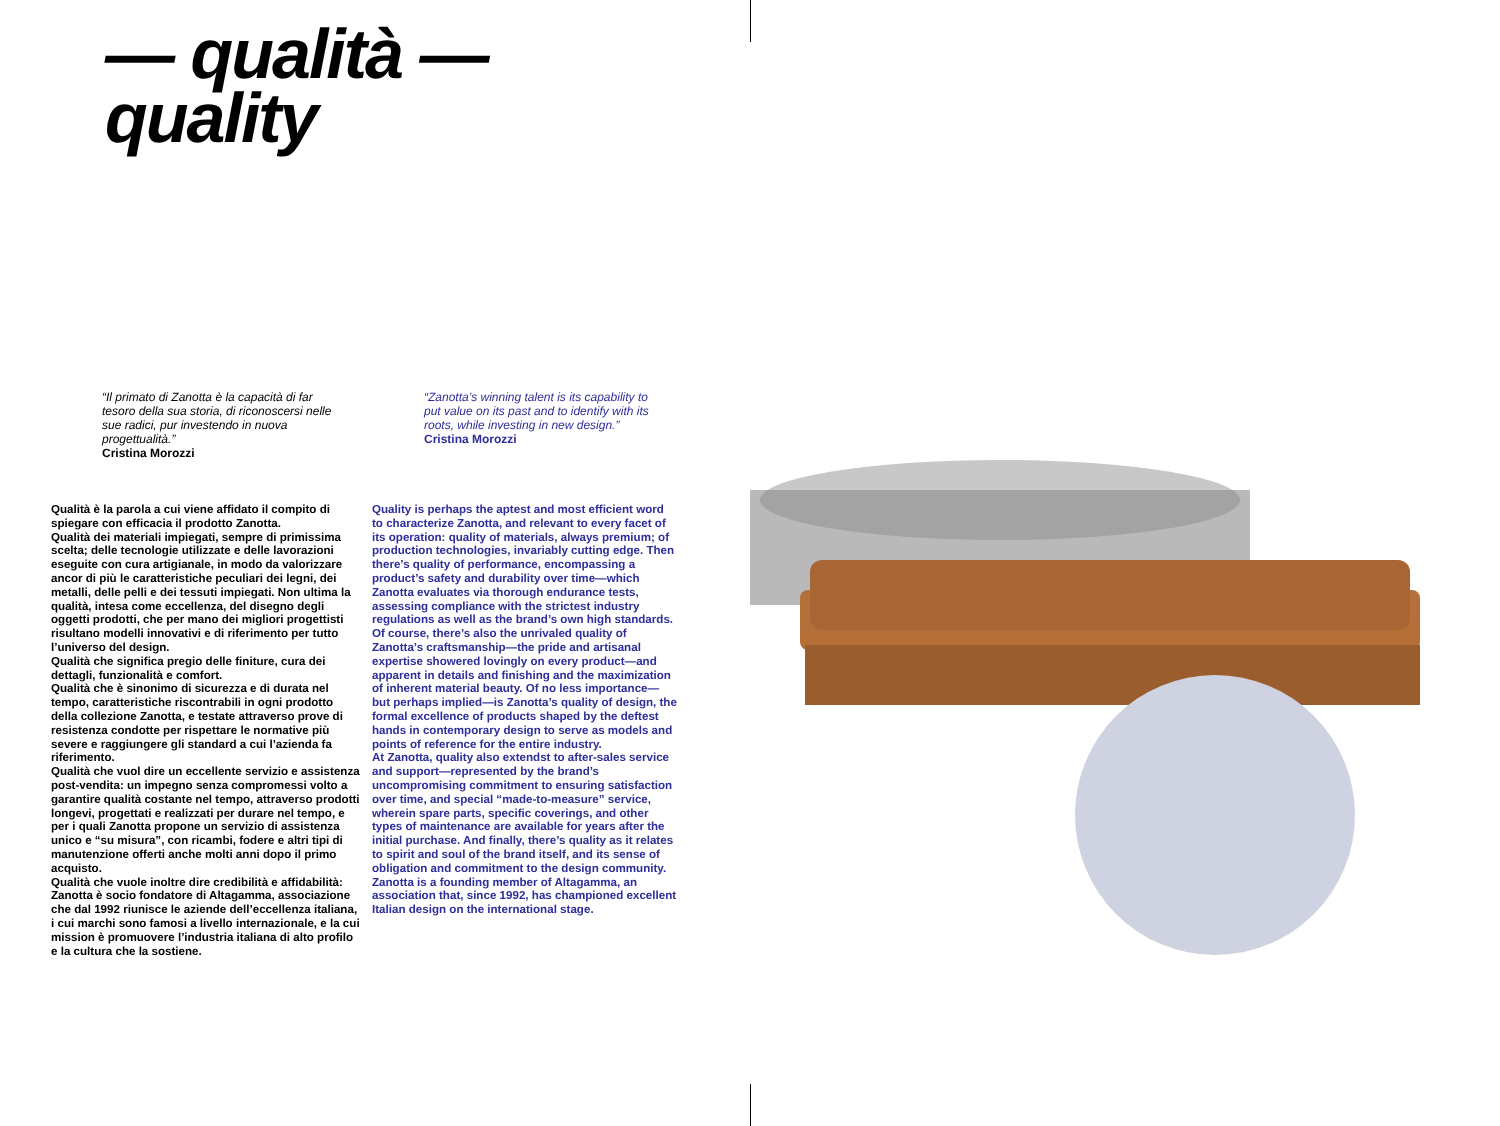— qualità —
quality
“Il primato di Zanotta è la capacità di far tesoro della sua storia, di riconoscersi nelle sue radici, pur investendo in nuova progettualità.”
Cristina Morozzi
“Zanotta’s winning talent is its capability to put value on its past and to identify with its roots, while investing in new design.”
Cristina Morozzi
Qualità è la parola a cui viene affidato il compito di spiegare con efficacia il prodotto Zanotta.
Qualità dei materiali impiegati, sempre di primissima scelta; delle tecnologie utilizzate e delle lavorazioni eseguite con cura artigianale, in modo da valorizzare ancor di più le caratteristiche peculiari dei legni, dei metalli, delle pelli e dei tessuti impiegati. Non ultima la qualità, intesa come eccellenza, del disegno degli oggetti prodotti, che per mano dei migliori progettisti risultano modelli innovativi e di riferimento per tutto l’universo del design.
Qualità che significa pregio delle finiture, cura dei dettagli, funzionalità e comfort.
Qualità che è sinonimo di sicurezza e di durata nel tempo, caratteristiche riscontrabili in ogni prodotto della collezione Zanotta, e testate attraverso prove di resistenza condotte per rispettare le normative più severe e raggiungere gli standard a cui l’azienda fa riferimento.
Qualità che vuol dire un eccellente servizio e assistenza post-vendita: un impegno senza compromessi volto a garantire qualità costante nel tempo, attraverso prodotti longevi, progettati e realizzati per durare nel tempo, e per i quali Zanotta propone un servizio di assistenza unico e “su misura”, con ricambi, fodere e altri tipi di manutenzione offerti anche molti anni dopo il primo acquisto.
Qualità che vuole inoltre dire credibilità e affidabilità: Zanotta è socio fondatore di Altagamma, associazione che dal 1992 riunisce le aziende dell’eccellenza italiana, i cui marchi sono famosi a livello internazionale, e la cui mission è promuovere l’industria italiana di alto profilo e la cultura che la sostiene.
Quality is perhaps the aptest and most efficient word to characterize Zanotta, and relevant to every facet of its operation: quality of materials, always premium; of production technologies, invariably cutting edge. Then there’s quality of performance, encompassing a product’s safety and durability over time—which Zanotta evaluates via thorough endurance tests, assessing compliance with the strictest industry regulations as well as the brand’s own high standards.
Of course, there’s also the unrivaled quality of Zanotta’s craftsmanship—the pride and artisanal expertise showered lovingly on every product—and apparent in details and finishing and the maximization of inherent material beauty. Of no less importance—but perhaps implied—is Zanotta’s quality of design, the formal excellence of products shaped by the deftest hands in contemporary design to serve as models and points of reference for the entire industry.
At Zanotta, quality also extendst to after-sales service and support—represented by the brand’s uncompromising commitment to ensuring satisfaction over time, and special “made-to-measure” service, wherein spare parts, specific coverings, and other types of maintenance are available for years after the initial purchase. And finally, there’s quality as it relates to spirit and soul of the brand itself, and its sense of obligation and commitment to the design community. Zanotta is a founding member of Altagamma, an association that, since 1992, has championed excellent Italian design on the international stage.